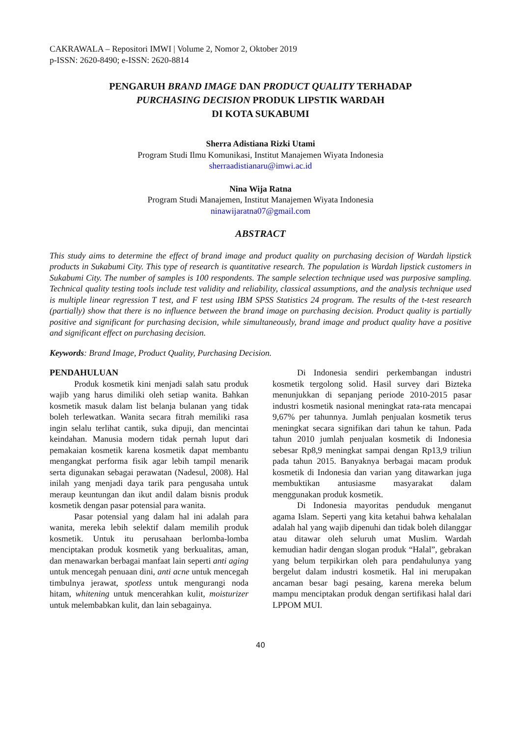CAKRAWALA – Repositori IMWI | Volume 2, Nomor 2, Oktober 2019
p-ISSN: 2620-8490; e-ISSN: 2620-8814
PENGARUH BRAND IMAGE DAN PRODUCT QUALITY TERHADAP
PURCHASING DECISION PRODUK LIPSTIK WARDAH
DI KOTA SUKABUMI
Sherra Adistiana Rizki Utami
Program Studi Ilmu Komunikasi, Institut Manajemen Wiyata Indonesia
sherraadistianaru@imwi.ac.id
Nina Wija Ratna
Program Studi Manajemen, Institut Manajemen Wiyata Indonesia
ninawijaratna07@gmail.com
ABSTRACT
This study aims to determine the effect of brand image and product quality on purchasing decision of Wardah lipstick products in Sukabumi City. This type of research is quantitative research. The population is Wardah lipstick customers in Sukabumi City. The number of samples is 100 respondents. The sample selection technique used was purposive sampling. Technical quality testing tools include test validity and reliability, classical assumptions, and the analysis technique used is multiple linear regression T test, and F test using IBM SPSS Statistics 24 program. The results of the t-test research (partially) show that there is no influence between the brand image on purchasing decision. Product quality is partially positive and significant for purchasing decision, while simultaneously, brand image and product quality have a positive and significant effect on purchasing decision.
Keywords: Brand Image, Product Quality, Purchasing Decision.
PENDAHULUAN
Produk kosmetik kini menjadi salah satu produk wajib yang harus dimiliki oleh setiap wanita. Bahkan kosmetik masuk dalam list belanja bulanan yang tidak boleh terlewatkan. Wanita secara fitrah memiliki rasa ingin selalu terlihat cantik, suka dipuji, dan mencintai keindahan. Manusia modern tidak pernah luput dari pemakaian kosmetik karena kosmetik dapat membantu mengangkat performa fisik agar lebih tampil menarik serta digunakan sebagai perawatan (Nadesul, 2008). Hal inilah yang menjadi daya tarik para pengusaha untuk meraup keuntungan dan ikut andil dalam bisnis produk kosmetik dengan pasar potensial para wanita.
Pasar potensial yang dalam hal ini adalah para wanita, mereka lebih selektif dalam memilih produk kosmetik. Untuk itu perusahaan berlomba-lomba menciptakan produk kosmetik yang berkualitas, aman, dan menawarkan berbagai manfaat lain seperti anti aging untuk mencegah penuaan dini, anti acne untuk mencegah timbulnya jerawat, spotless untuk mengurangi noda hitam, whitening untuk mencerahkan kulit, moisturizer untuk melembabkan kulit, dan lain sebagainya.
Di Indonesia sendiri perkembangan industri kosmetik tergolong solid. Hasil survey dari Bizteka menunjukkan di sepanjang periode 2010-2015 pasar industri kosmetik nasional meningkat rata-rata mencapai 9,67% per tahunnya. Jumlah penjualan kosmetik terus meningkat secara signifikan dari tahun ke tahun. Pada tahun 2010 jumlah penjualan kosmetik di Indonesia sebesar Rp8,9 meningkat sampai dengan Rp13,9 triliun pada tahun 2015. Banyaknya berbagai macam produk kosmetik di Indonesia dan varian yang ditawarkan juga membuktikan antusiasme masyarakat dalam menggunakan produk kosmetik.
Di Indonesia mayoritas penduduk menganut agama Islam. Seperti yang kita ketahui bahwa kehalalan adalah hal yang wajib dipenuhi dan tidak boleh dilanggar atau ditawar oleh seluruh umat Muslim. Wardah kemudian hadir dengan slogan produk “Halal”, gebrakan yang belum terpikirkan oleh para pendahulunya yang bergelut dalam industri kosmetik. Hal ini merupakan ancaman besar bagi pesaing, karena mereka belum mampu menciptakan produk dengan sertifikasi halal dari LPPOM MUI.
40